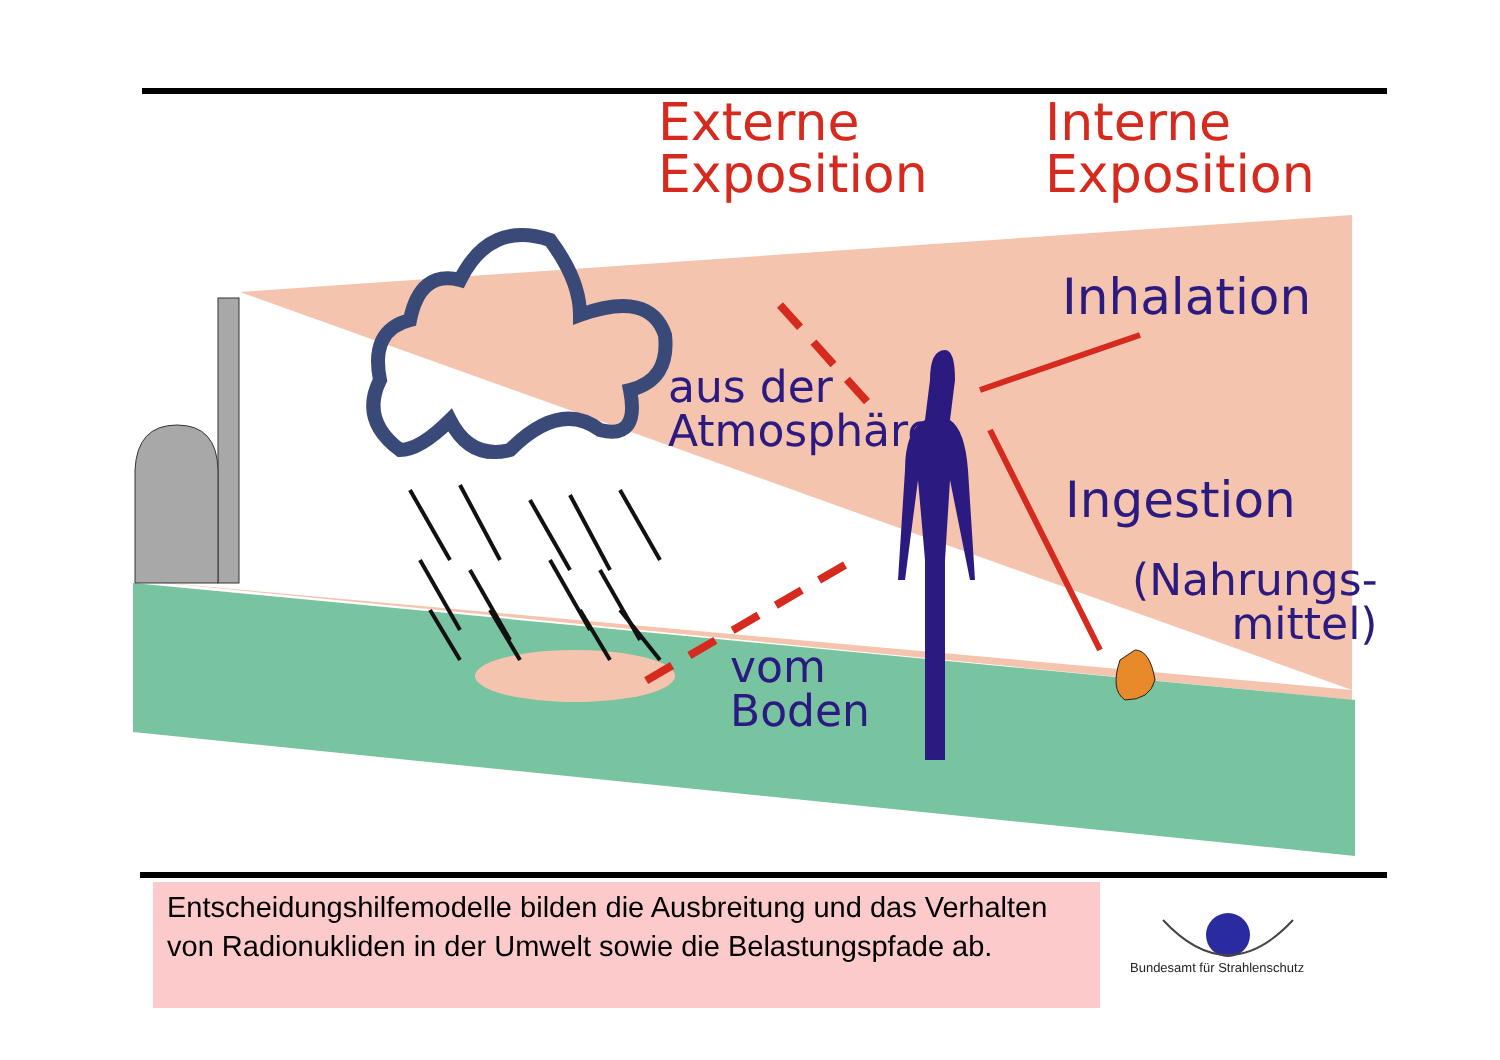Externe
Exposition
Interne
Exposition
Inhalation
aus der
Atmosphäre
Ingestion
(Nahrungs-
mittel)
vom
Boden
Entscheidungshilfemodelle bilden die Ausbreitung und das Verhalten von Radionukliden in der Umwelt sowie die Belastungspfade ab.
Bundesamt für Strahlenschutz